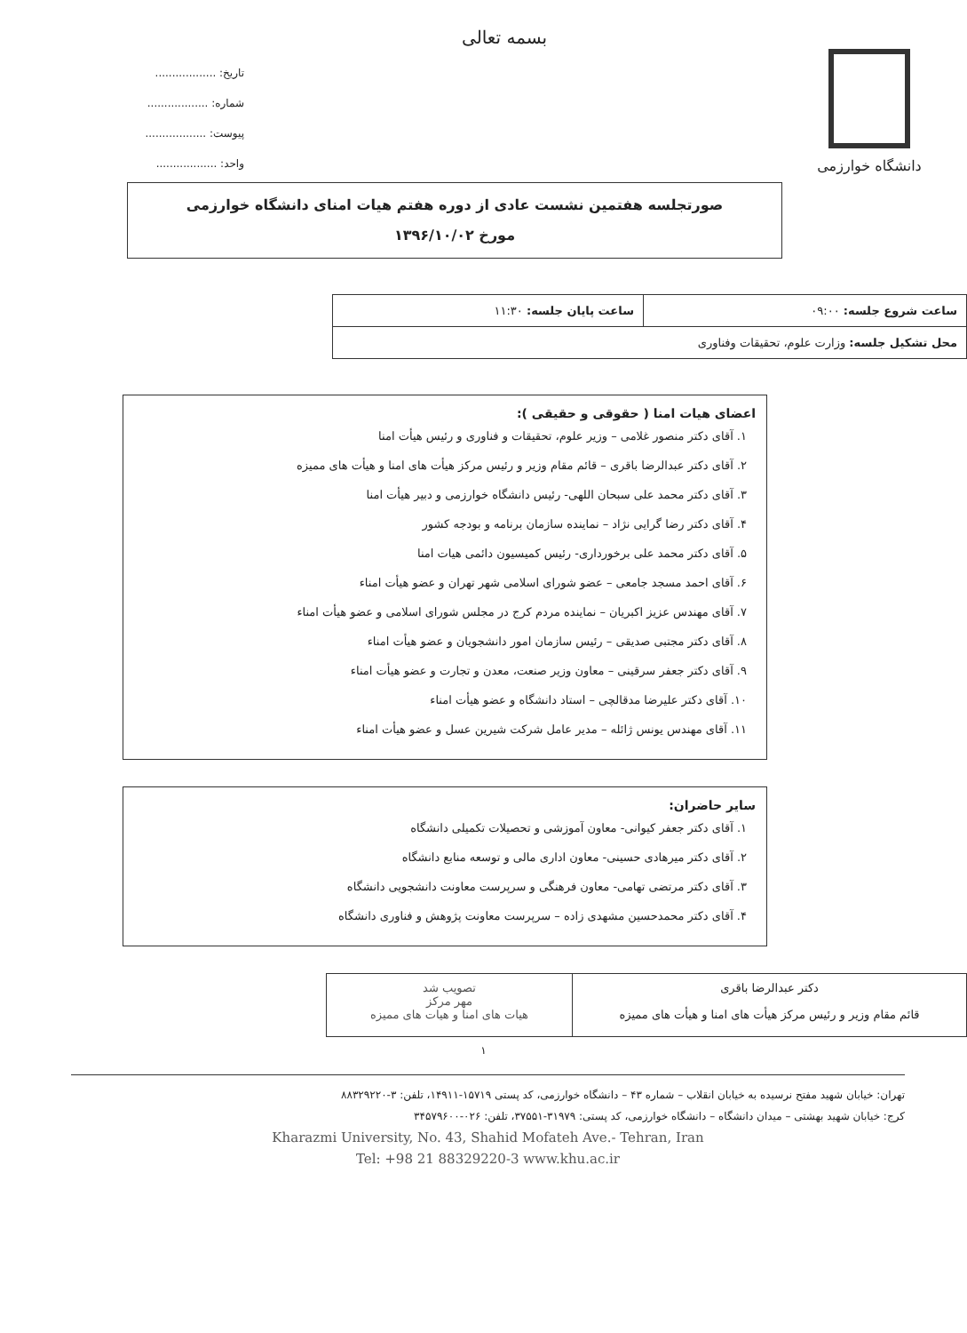دانشگاه خوارزمی
بسمه تعالی
تاریخ: ..................
شماره: ..................
پیوست: ..................
واحد: ..................
صورتجلسه هفتمین نشست عادی از دوره هفتم هیات امنای دانشگاه خوارزمی
مورخ ۱۳۹۶/۱۰/۰۲
| ساعت شروع جلسه: ۰۹:۰۰ | ساعت پایان جلسه: ۱۱:۳۰ |
| محل تشکیل جلسه: وزارت علوم، تحقیقات وفناوری | |
اعضای هیات امنا ( حقوقی و حقیقی ):
۱. آقای دکتر منصور غلامی – وزیر علوم، تحقیقات و فناوری و رئیس هیأت امنا
۲. آقای دکتر عبدالرضا باقری – قائم مقام وزیر و رئیس مرکز هیأت های امنا و هیأت های ممیزه
۳. آقای دکتر محمد علی سبحان اللهی- رئیس دانشگاه خوارزمی و دبیر هیأت امنا
۴. آقای دکتر رضا گرایی نژاد – نماینده سازمان برنامه و بودجه کشور
۵. آقای دکتر محمد علی برخورداری- رئیس کمیسیون دائمی هیات امنا
۶. آقای احمد مسجد جامعی – عضو شورای اسلامی شهر تهران و عضو هیأت امناء
۷. آقای مهندس عزیز اکبریان – نماینده مردم کرج در مجلس شورای اسلامی و عضو هیأت امناء
۸. آقای دکتر مجتبی صدیقی – رئیس سازمان امور دانشجویان و عضو هیأت امناء
۹. آقای دکتر جعفر سرقینی – معاون وزیر صنعت، معدن و تجارت و عضو هیأت امناء
۱۰. آقای دکتر علیرضا مدقالچی – استاد دانشگاه و عضو هیأت امناء
۱۱. آقای مهندس یونس ژائله – مدیر عامل شرکت شیرین عسل و عضو هیأت امناء
سایر حاضران:
۱. آقای دکتر جعفر کیوانی- معاون آموزشی و تحصیلات تکمیلی دانشگاه
۲. آقای دکتر میرهادی حسینی- معاون اداری مالی و توسعه منابع دانشگاه
۳. آقای دکتر مرتضی تهامی- معاون فرهنگی و سرپرست معاونت دانشجویی دانشگاه
۴. آقای دکتر محمدحسین مشهدی زاده – سرپرست معاونت پژوهش و فناوری دانشگاه
دکتر عبدالرضا باقری
قائم مقام وزیر و رئیس مرکز هیأت های امنا و هیأت های ممیزه
تصویب شد
مهر مرکز
هیات های امنا و هیات های ممیزه
۱
تهران: خیابان شهید مفتح نرسیده به خیابان انقلاب – شماره ۴۳ – دانشگاه خوارزمی، کد پستی ۱۵۷۱۹-۱۴۹۱۱، تلفن: ۳-۸۸۳۲۹۲۲۰
کرج: خیابان شهید بهشتی – میدان دانشگاه – دانشگاه خوارزمی، کد پستی: ۳۱۹۷۹-۳۷۵۵۱، تلفن: ۰۲۶-۳۴۵۷۹۶۰۰
Kharazmi University, No. 43, Shahid Mofateh Ave.- Tehran, Iran
Tel: +98 21 88329220-3 www.khu.ac.ir